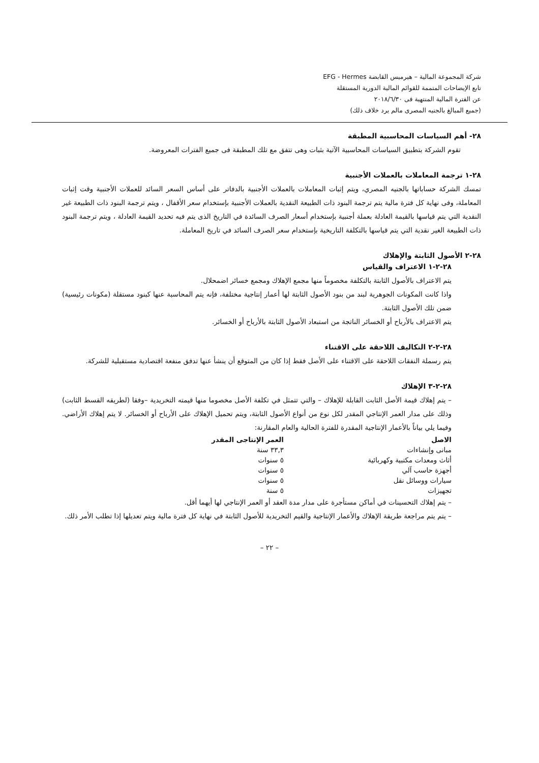شركة المجموعة المالية – هيرميس القابضة EFG - Hermes
تابع الإيضاحات المتممة للقوائم المالية الدورية المستقلة
عن الفترة المالية المنتهية فى ٢٠١٨/٦/٣٠
(جميع المبالغ بالجنيه المصرى مالم يرد خلاف ذلك)
٢٨- أهم السياسات المحاسبية المطبقة
تقوم الشركة بتطبيق السياسات المحاسبية الآتية بثبات وهى تتفق مع تلك المطبقة فى جميع الفترات المعروضة.
٢٨-١ ترجمة المعاملات بالعملات الأجنبية
تمسك الشركة حساباتها بالجنيه المصري، ويتم إثبات المعاملات بالعملات الأجنبية بالدفاتر على أساس السعر السائد للعملات الأجنبية وقت إثبات المعاملة، وفى نهاية كل فترة مالية يتم ترجمة البنود ذات الطبيعة النقدية بالعملات الأجنبية بإستخدام سعر الأقفال ، ويتم ترجمة البنود ذات الطبيعة غير النقدية التي يتم قياسها بالقيمة العادلة بعملة أجنبية بإستخدام أسعار الصرف السائدة في التاريخ الذى يتم فيه تحديد القيمة العادلة ، ويتم ترجمة البنود ذات الطبيعة الغير نقدية التي يتم قياسها بالتكلفة التاريخية بإستخدام سعر الصرف السائد في تاريخ المعاملة.
٢٨-٢ الأصول الثابتة والإهلاك
٢٨-٢-١ الاعتراف والقياس
يتم الاعتراف بالأصول الثابتة بالتكلفة مخصوماً منها مجمع الإهلاك ومجمع خسائر اضمحلال.
واذا كانت المكونات الجوهرية لبند من بنود الأصول الثابتة لها أعمار إنتاجية مختلفة، فإنه يتم المحاسبة عنها كبنود مستقلة (مكونات رئيسية) ضمن تلك الأصول الثابتة.
يتم الاعتراف بالأرباح أو الخسائر الناتجة من استبعاد الأصول الثابتة بالأرباح أو الخسائر.
٢٨-٢-٢ التكاليف اللاحقة على الاقتناء
يتم رسملة النفقات اللاحقة على الاقتناء على الأصل فقط إذا كان من المتوقع أن ينشأ عنها تدفق منفعة اقتصادية مستقبلية للشركة.
٢٨-٢-٣ الإهلاك
– يتم إهلاك قيمة الأصل الثابت القابلة للإهلاك – والتي تتمثل في تكلفة الأصل مخصوما منها قيمته التخريدية –وفقا (لطريقه القسط الثابت) وذلك على مدار العمر الإنتاجي المقدر لكل نوع من أنواع الأصول الثابتة، ويتم تحميل الإهلاك على الأرباح أو الخسائر. لا يتم إهلاك الأراضي. وفيما يلي بياناً بالأعمار الإنتاجية المقدرة للفترة الحالية والعام المقارنة:
| الاصل | العمر الإنتاجى المقدر |
| --- | --- |
| مبانى وإنشاءات | ٣٣,٣ سنة |
| أثاث ومعدات مكتبية وكهربائية | ٥ سنوات |
| أجهزة حاسب آلي | ٥ سنوات |
| سيارات ووسائل نقل | ٥ سنوات |
| تجهيزات | ٥ سنة |
– يتم إهلاك التحسينات في أماكن مستأجرة على مدار مدة العقد أو العمر الإنتاجي لها أيهما أقل.
– يتم يتم مراجعة طريقة الإهلاك والأعمار الإنتاجية والقيم التخريدية للأصول الثابتة في نهاية كل فترة مالية ويتم تعديلها إذا تطلب الأمر ذلك.
– ٢٢ –